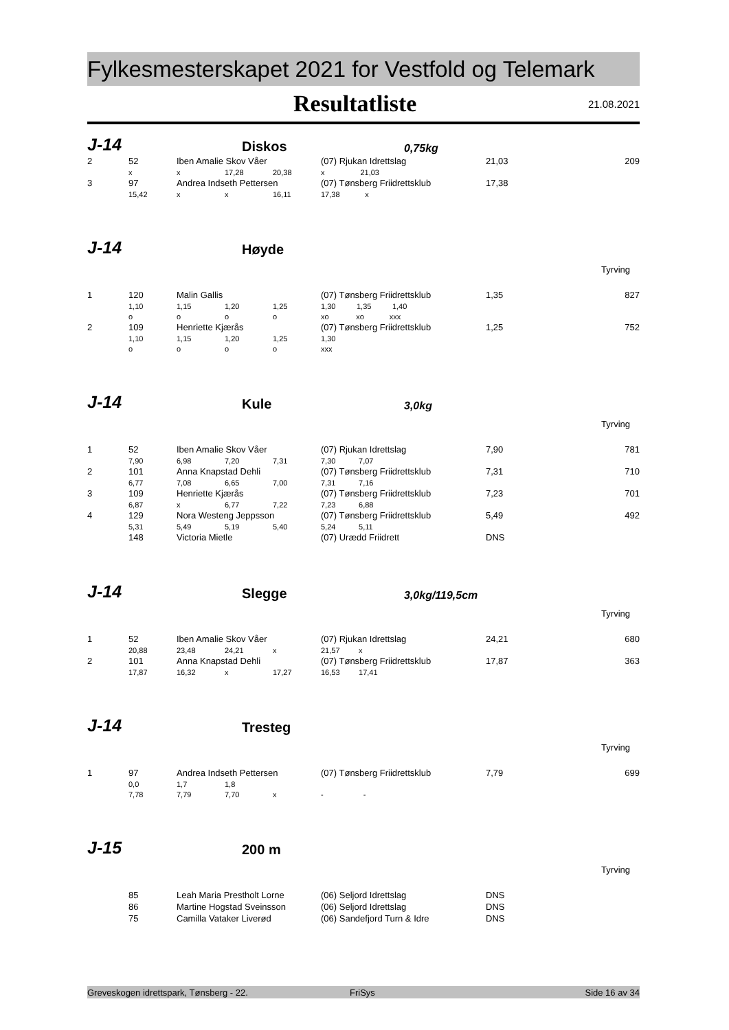Fylkesmesterskapet 2021 for Vestfold og Telemark
Resultatliste
21.08.2021
J-14
Diskos
0,75kg
| 2 | 52 | Iben Amalie Skov Våer | | | (07) Rjukan Idrettslag | 21,03 | 209 |
| | x | x | 17,28 | 20,38 | x 21,03 | | |
| 3 | 97 | Andrea Indseth Pettersen | | | (07) Tønsberg Friidrettsklub | 17,38 | |
| | 15,42 | x | x | 16,11 | 17,38 x | | |
J-14
Høyde
Tyrving
| 1 | 120 | Malin Gallis | | | (07) Tønsberg Friidrettsklub | 1,35 | 827 |
| | 1,10 | 1,15 | 1,20 | 1,25 | 1,30 1,35 1,40 | | |
| | o | o | o | o | xo xo xxx | | |
| 2 | 109 | Henriette Kjærås | | | (07) Tønsberg Friidrettsklub | 1,25 | 752 |
| | 1,10 | 1,15 | 1,20 | 1,25 | 1,30 | | |
| | o | o | o | o | xxx | | |
J-14
Kule
3,0kg
Tyrving
| 1 | 52 | Iben Amalie Skov Våer | | | (07) Rjukan Idrettslag | 7,90 | 781 |
| | 7,90 | 6,98 | 7,20 | 7,31 | 7,30 7,07 | | |
| 2 | 101 | Anna Knapstad Dehli | | | (07) Tønsberg Friidrettsklub | 7,31 | 710 |
| | 6,77 | 7,08 | 6,65 | 7,00 | 7,31 7,16 | | |
| 3 | 109 | Henriette Kjærås | | | (07) Tønsberg Friidrettsklub | 7,23 | 701 |
| | 6,87 | x | 6,77 | 7,22 | 7,23 6,88 | | |
| 4 | 129 | Nora Westeng Jeppsson | | | (07) Tønsberg Friidrettsklub | 5,49 | 492 |
| | 5,31 | 5,49 | 5,19 | 5,40 | 5,24 5,11 | | |
| | 148 | Victoria Mietle | | | (07) Urædd Friidrett | DNS | |
J-14
Slegge
3,0kg/119,5cm
Tyrving
| 1 | 52 | Iben Amalie Skov Våer | | | (07) Rjukan Idrettslag | 24,21 | 680 |
| | 20,88 | 23,48 | 24,21 | x | 21,57 x | | |
| 2 | 101 | Anna Knapstad Dehli | | | (07) Tønsberg Friidrettsklub | 17,87 | 363 |
| | 17,87 | 16,32 | x | 17,27 | 16,53 17,41 | | |
J-14
Tresteg
Tyrving
| 1 | 97 | Andrea Indseth Pettersen | | | (07) Tønsberg Friidrettsklub | 7,79 | 699 |
| | 0,0 | 1,7 | 1,8 | | | | |
| | 7,78 | 7,79 | 7,70 | x | - - | | |
J-15
200 m
Tyrving
| | 85 | Leah Maria Prestholt Lorne | (06) Seljord Idrettslag | DNS | |
| | 86 | Martine Hogstad Sveinsson | (06) Seljord Idrettslag | DNS | |
| | 75 | Camilla Vataker Liverød | (06) Sandefjord Turn & Idre | DNS | |
Greveskogen idrettspark, Tønsberg - 22. FriSys Side 16 av 34